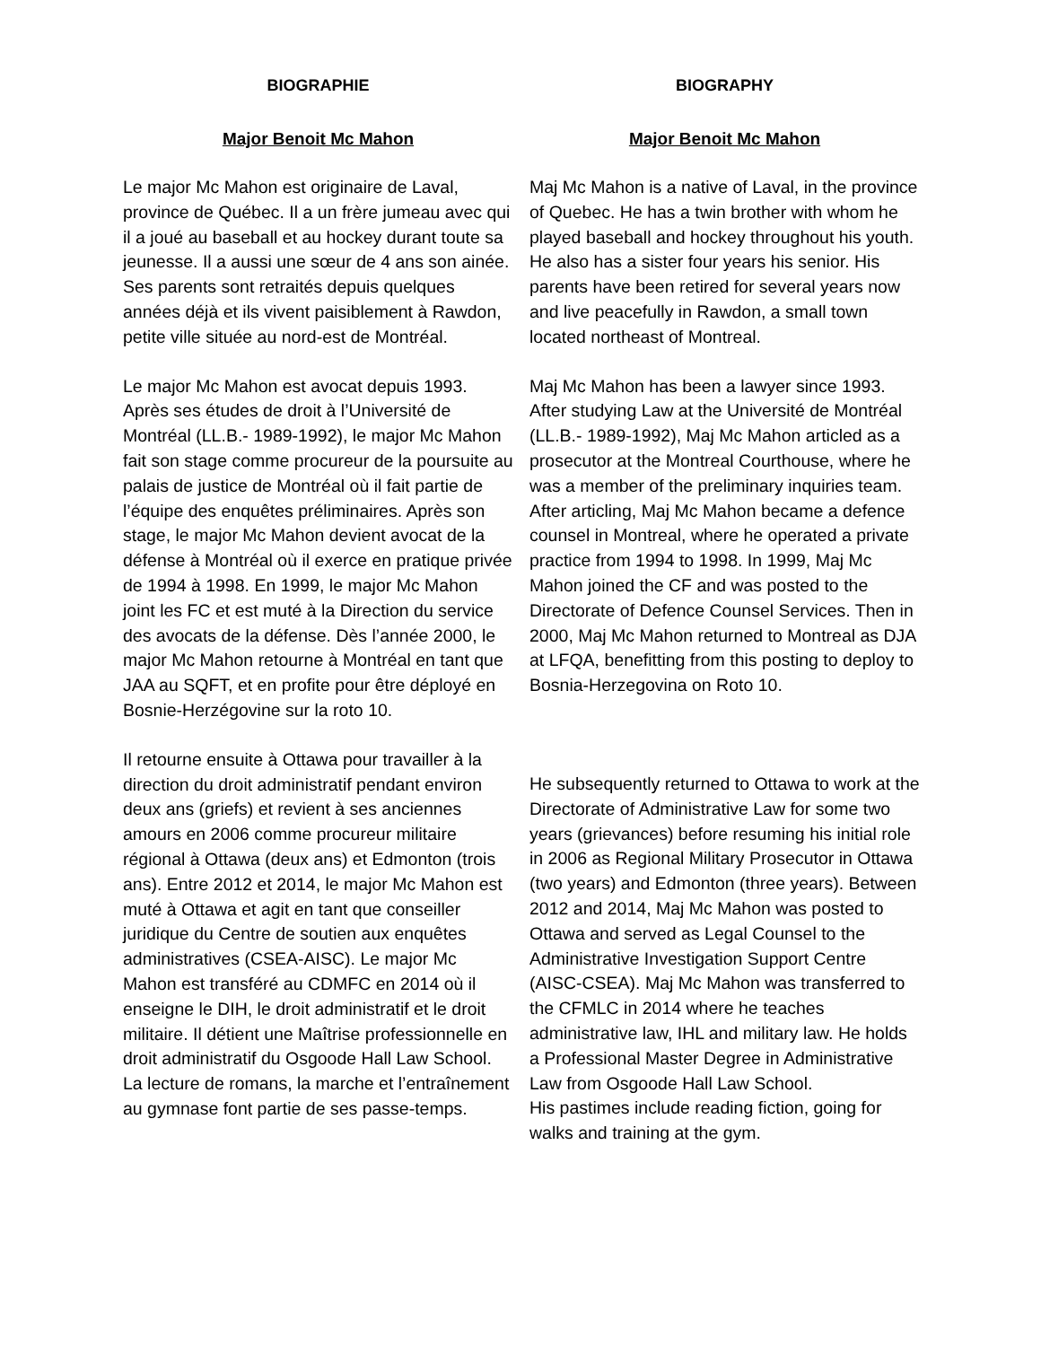BIOGRAPHIE
Major Benoit Mc Mahon
Le major Mc Mahon est originaire de Laval, province de Québec. Il a un frère jumeau avec qui il a joué au baseball et au hockey durant toute sa jeunesse. Il a aussi une sœur de 4 ans son ainée. Ses parents sont retraités depuis quelques années déjà et ils vivent paisiblement à Rawdon, petite ville située au nord-est de Montréal.
Le major Mc Mahon est avocat depuis 1993. Après ses études de droit à l’Université de Montréal (LL.B.- 1989-1992), le major Mc Mahon fait son stage comme procureur de la poursuite au palais de justice de Montréal où il fait partie de l’équipe des enquêtes préliminaires. Après son stage, le major Mc Mahon devient avocat de la défense à Montréal où il exerce en pratique privée de 1994 à 1998. En 1999, le major Mc Mahon joint les FC et est muté à la Direction du service des avocats de la défense. Dès l’année 2000, le major Mc Mahon retourne à Montréal en tant que JAA au SQFT, et en profite pour être déployé en Bosnie-Herzégovine sur la roto 10.
Il retourne ensuite à Ottawa pour travailler à la direction du droit administratif pendant environ deux ans (griefs) et revient à ses anciennes amours en 2006 comme procureur militaire régional à Ottawa (deux ans) et Edmonton (trois ans). Entre 2012 et 2014, le major Mc Mahon est muté à Ottawa et agit en tant que conseiller juridique du Centre de soutien aux enquêtes administratives (CSEA-AISC). Le major Mc Mahon est transféré au CDMFC en 2014 où il enseigne le DIH, le droit administratif et le droit militaire. Il détient une Maîtrise professionnelle en droit administratif du Osgoode Hall Law School.
La lecture de romans, la marche et l’entraînement au gymnase font partie de ses passe-temps.
BIOGRAPHY
Major Benoit Mc Mahon
Maj Mc Mahon is a native of Laval, in the province of Quebec. He has a twin brother with whom he played baseball and hockey throughout his youth. He also has a sister four years his senior. His parents have been retired for several years now and live peacefully in Rawdon, a small town located northeast of Montreal.
Maj Mc Mahon has been a lawyer since 1993. After studying Law at the Université de Montréal (LL.B.- 1989-1992), Maj Mc Mahon articled as a prosecutor at the Montreal Courthouse, where he was a member of the preliminary inquiries team. After articling, Maj Mc Mahon became a defence counsel in Montreal, where he operated a private practice from 1994 to 1998. In 1999, Maj Mc Mahon joined the CF and was posted to the Directorate of Defence Counsel Services. Then in 2000, Maj Mc Mahon returned to Montreal as DJA at LFQA, benefitting from this posting to deploy to Bosnia-Herzegovina on Roto 10.
He subsequently returned to Ottawa to work at the Directorate of Administrative Law for some two years (grievances) before resuming his initial role in 2006 as Regional Military Prosecutor in Ottawa (two years) and Edmonton (three years). Between 2012 and 2014, Maj Mc Mahon was posted to Ottawa and served as Legal Counsel to the Administrative Investigation Support Centre (AISC-CSEA). Maj Mc Mahon was transferred to the CFMLC in 2014 where he teaches administrative law, IHL and military law. He holds a Professional Master Degree in Administrative Law from Osgoode Hall Law School.
His pastimes include reading fiction, going for walks and training at the gym.